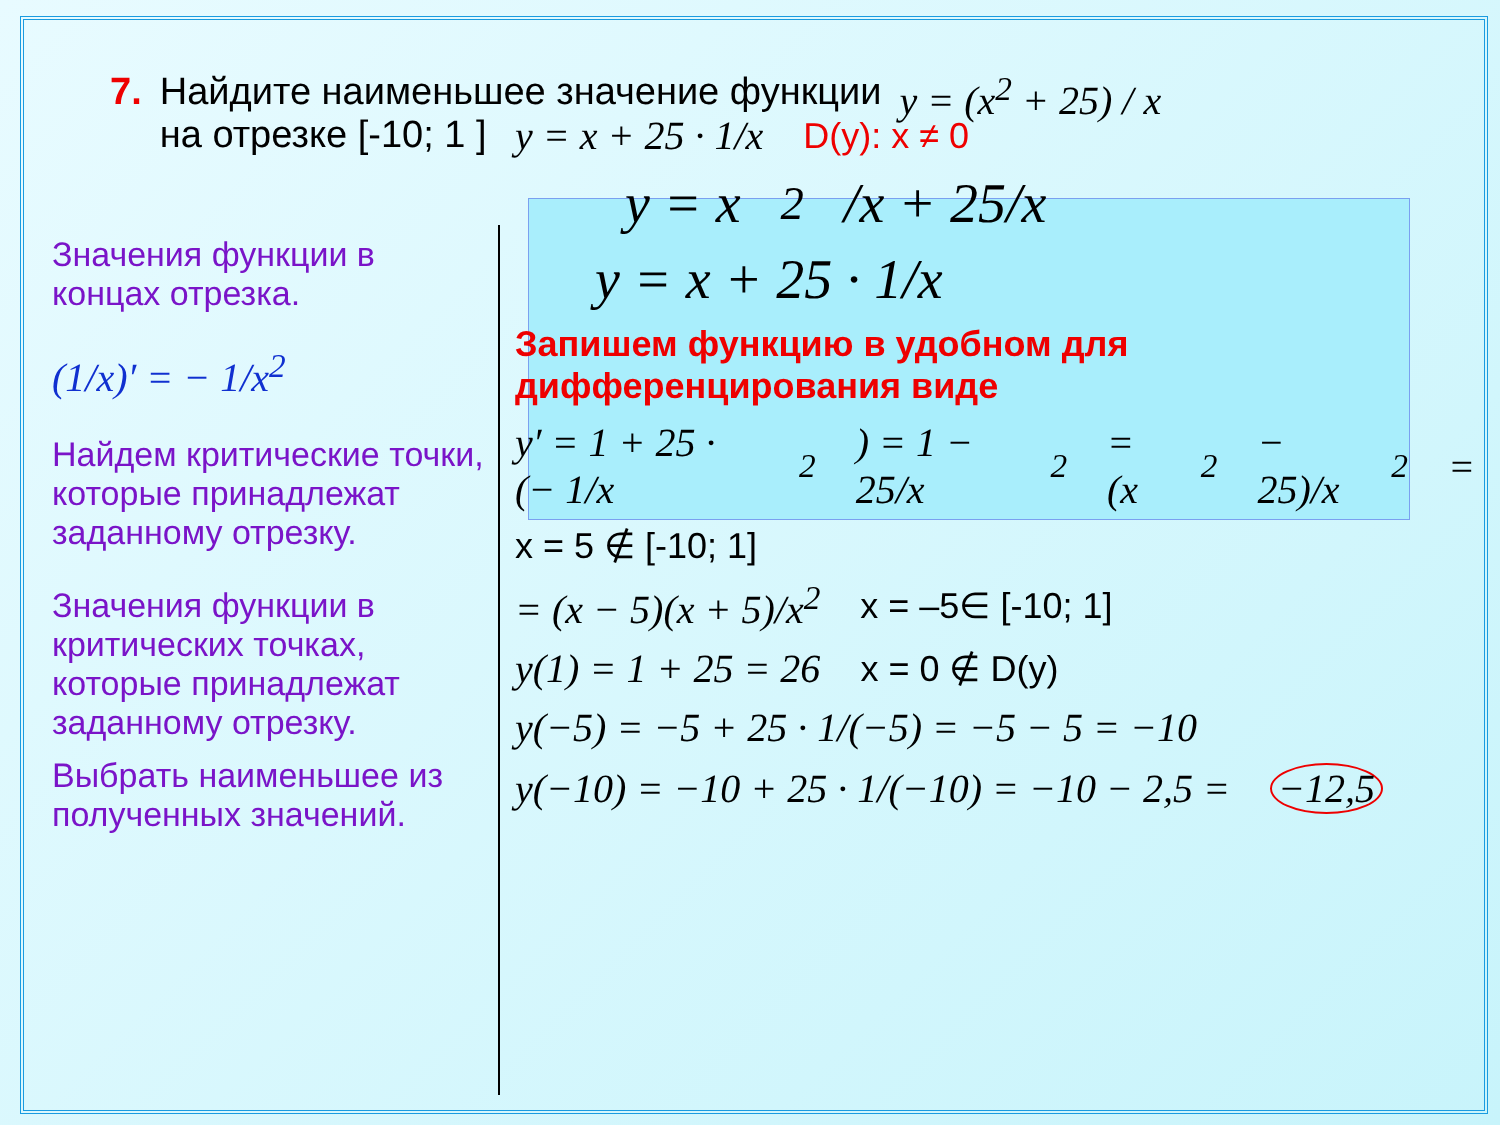7. Найдите наименьшее значение функции
на отрезке [-10; 1 ] y = (x<sup>2</sup> + 25) / x
Значения функции в концах отрезка.
(1/x)′ = − 1/x<sup>2</sup>
Найдем критические точки, которые принадлежат заданному отрезку.
Значения функции в критических точках, которые принадлежат заданному отрезку.
Выбрать наименьшее из полученных значений.
y = x + 25 · 1/x D(y): x ≠ 0
y = x<sup>2</sup>/x + 25/x
y = x + 25 · 1/x
Запишем функцию в удобном для дифференцирования виде
y′ = 1 + 25 · (− 1/x<sup>2</sup>) = 1 − 25/x<sup>2</sup> = (x<sup>2</sup> − 25)/x<sup>2</sup> =
x = 5 ∉ [-10; 1]
= (x − 5)(x + 5)/x<sup>2</sup> x = –5∈ [-10; 1]
y(1) = 1 + 25 = 26 x = 0 ∉ D(y)
y(−5) = −5 + 25 · 1/(−5) = −5 − 5 = −10
y(−10) = −10 + 25 · 1/(−10) = −10 − 2,5 = −12,5